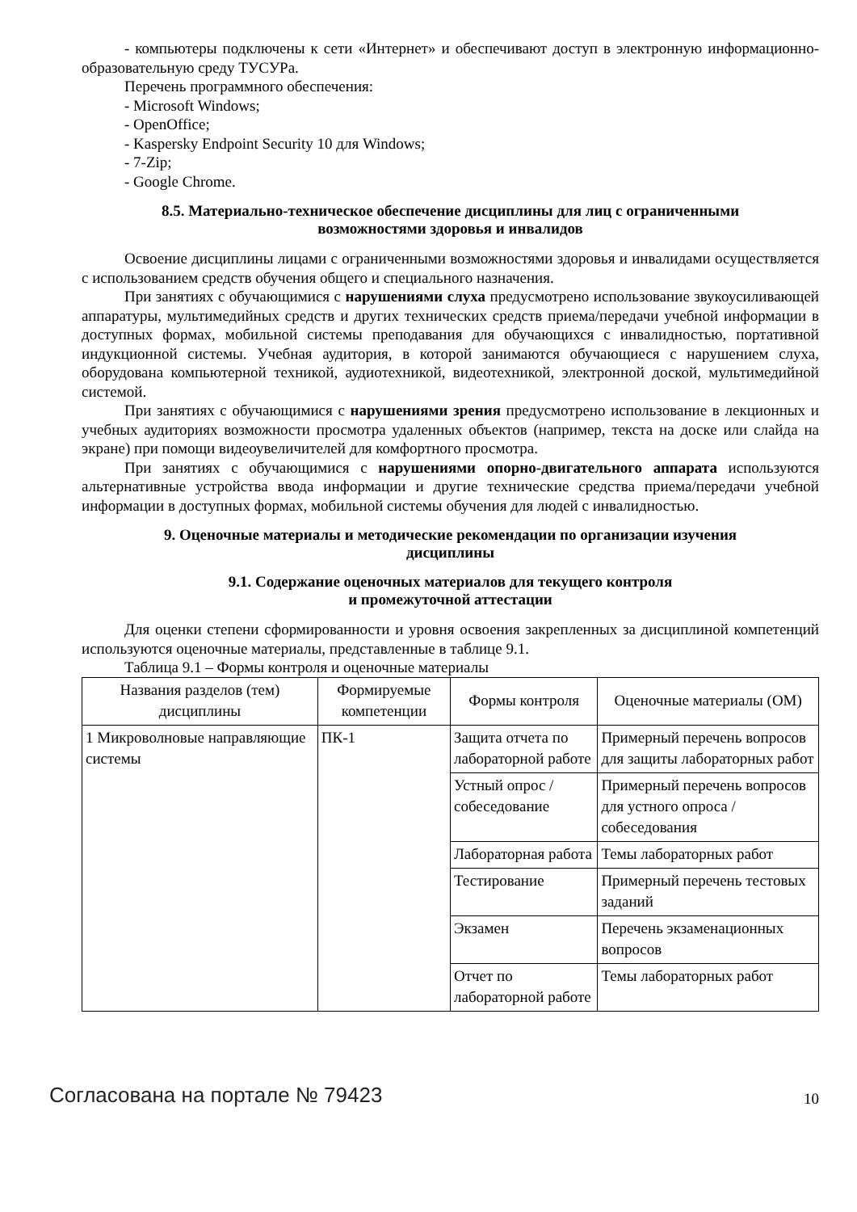- компьютеры подключены к сети «Интернет» и обеспечивают доступ в электронную информационно-образовательную среду ТУСУРа.
Перечень программного обеспечения:
- Microsoft Windows;
- OpenOffice;
- Kaspersky Endpoint Security 10 для Windows;
- 7-Zip;
- Google Chrome.
8.5. Материально-техническое обеспечение дисциплины для лиц с ограниченными
возможностями здоровья и инвалидов
Освоение дисциплины лицами с ограниченными возможностями здоровья и инвалидами осуществляется с использованием средств обучения общего и специального назначения.
При занятиях с обучающимися с нарушениями слуха предусмотрено использование звукоусиливающей аппаратуры, мультимедийных средств и других технических средств приема/передачи учебной информации в доступных формах, мобильной системы преподавания для обучающихся с инвалидностью, портативной индукционной системы. Учебная аудитория, в которой занимаются обучающиеся с нарушением слуха, оборудована компьютерной техникой, аудиотехникой, видеотехникой, электронной доской, мультимедийной системой.
При занятиях с обучающимися с нарушениями зрения предусмотрено использование в лекционных и учебных аудиториях возможности просмотра удаленных объектов (например, текста на доске или слайда на экране) при помощи видеоувеличителей для комфортного просмотра.
При занятиях с обучающимися с нарушениями опорно-двигательного аппарата используются альтернативные устройства ввода информации и другие технические средства приема/передачи учебной информации в доступных формах, мобильной системы обучения для людей с инвалидностью.
9. Оценочные материалы и методические рекомендации по организации изучения
дисциплины
9.1. Содержание оценочных материалов для текущего контроля
и промежуточной аттестации
Для оценки степени сформированности и уровня освоения закрепленных за дисциплиной компетенций используются оценочные материалы, представленные в таблице 9.1.
Таблица 9.1 – Формы контроля и оценочные материалы
| Названия разделов (тем) дисциплины | Формируемые компетенции | Формы контроля | Оценочные материалы (ОМ) |
| --- | --- | --- | --- |
| 1 Микроволновые направляющие системы | ПК-1 | Защита отчета по лабораторной работе | Примерный перечень вопросов для защиты лабораторных работ |
| | | Устный опрос / собеседование | Примерный перечень вопросов для устного опроса / собеседования |
| | | Лабораторная работа | Темы лабораторных работ |
| | | Тестирование | Примерный перечень тестовых заданий |
| | | Экзамен | Перечень экзаменационных вопросов |
| | | Отчет по лабораторной работе | Темы лабораторных работ |
Согласована на портале № 79423 10